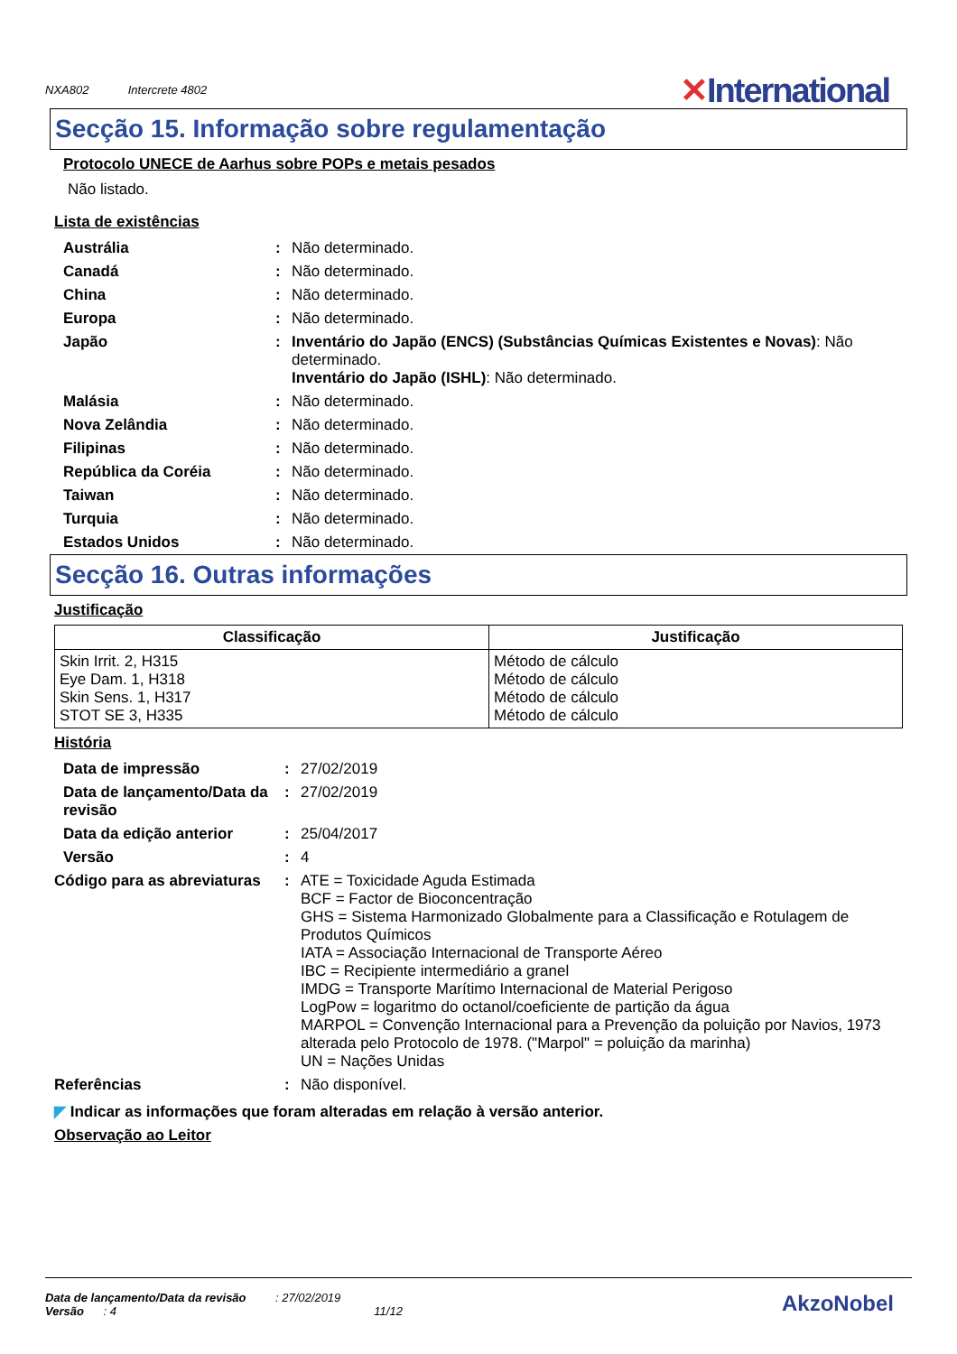NXA802 Intercrete 4802
✕International
Secção 15. Informação sobre regulamentação
Protocolo UNECE de Aarhus sobre POPs e metais pesados
Não listado.
Lista de existências
| Austrália | : | Não determinado. |
| Canadá | : | Não determinado. |
| China | : | Não determinado. |
| Europa | : | Não determinado. |
| Japão | : | Inventário do Japão (ENCS) (Substâncias Químicas Existentes e Novas) : Não determinado. Inventário do Japão (ISHL) : Não determinado. |
| Malásia | : | Não determinado. |
| Nova Zelândia | : | Não determinado. |
| Filipinas | : | Não determinado. |
| República da Coréia | : | Não determinado. |
| Taiwan | : | Não determinado. |
| Turquia | : | Não determinado. |
| Estados Unidos | : | Não determinado. |
Secção 16. Outras informações
Justificação
| Classificação | Justificação |
| --- | --- |
| Skin Irrit. 2, H315 Eye Dam. 1, H318 Skin Sens. 1, H317 STOT SE 3, H335 | Método de cálculo Método de cálculo Método de cálculo Método de cálculo |
História
| Data de impressão | : | 27/02/2019 |
| Data de lançamento/Data da revisão | : | 27/02/2019 |
| Data da edição anterior | : | 25/04/2017 |
| Versão | : | 4 |
| Código para as abreviaturas | : | ATE = Toxicidade Aguda Estimada BCF = Factor de Bioconcentração GHS = Sistema Harmonizado Globalmente para a Classificação e Rotulagem de Produtos Químicos IATA = Associação Internacional de Transporte Aéreo IBC = Recipiente intermediário a granel IMDG = Transporte Marítimo Internacional de Material Perigoso LogPow = logaritmo do octanol/coeficiente de partição da água MARPOL = Convenção Internacional para a Prevenção da poluição por Navios, 1973 alterada pelo Protocolo de 1978. ("Marpol" = poluição da marinha) UN = Nações Unidas |
| Referências | : | Não disponível. |
◤ Indicar as informações que foram alteradas em relação à versão anterior.
Observação ao Leitor
Data de lançamento/Data da revisão : 27/02/2019
Versão : 4 11/12
AkzoNobel